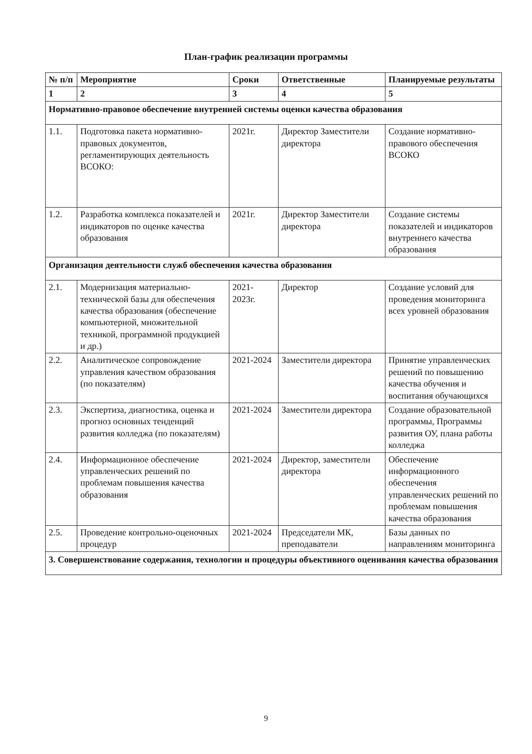План-график реализации программы
| № п/п | Мероприятие | Сроки | Ответственные | Планируемые результаты |
| --- | --- | --- | --- | --- |
| 1 | 2 | 3 | 4 | 5 |
| Нормативно-правовое обеспечение внутренней системы оценки качества образования | | | | |
| 1.1. | Подготовка пакета нормативно-правовых документов, регламентирующих деятельность ВСОКО: | 2021г. | Директор Заместители директора | Создание нормативно-правового обеспечения ВСОКО |
| 1.2. | Разработка комплекса показателей и индикаторов по оценке качества образования | 2021г. | Директор Заместители директора | Создание системы показателей и индикаторов внутреннего качества образования |
| Организация деятельности служб обеспечения качества образования | | | | |
| 2.1. | Модернизация материально-технической базы для обеспечения качества образования (обеспечение компьютерной, множительной техникой, программной продукцией и др.) | 2021-2023г. | Директор | Создание условий для проведения мониторинга всех уровней образования |
| 2.2. | Аналитическое сопровождение управления качеством образования (по показателям) | 2021-2024 | Заместители директора | Принятие управленческих решений по повышению качества обучения и воспитания обучающихся |
| 2.3. | Экспертиза, диагностика, оценка и прогноз основных тенденций развития колледжа (по показателям) | 2021-2024 | Заместители директора | Создание образовательной программы, Программы развития ОУ, плана работы колледжа |
| 2.4. | Информационное обеспечение управленческих решений по проблемам повышения качества образования | 2021-2024 | Директор, заместители директора | Обеспечение информационного обеспечения управленческих решений по проблемам повышения качества образования |
| 2.5. | Проведение контрольно-оценочных процедур | 2021-2024 | Председатели МК, преподаватели | Базы данных по направлениям мониторинга |
| 3. Совершенствование содержания, технологии и процедуры объективного оценивания качества образования | | | | |
9